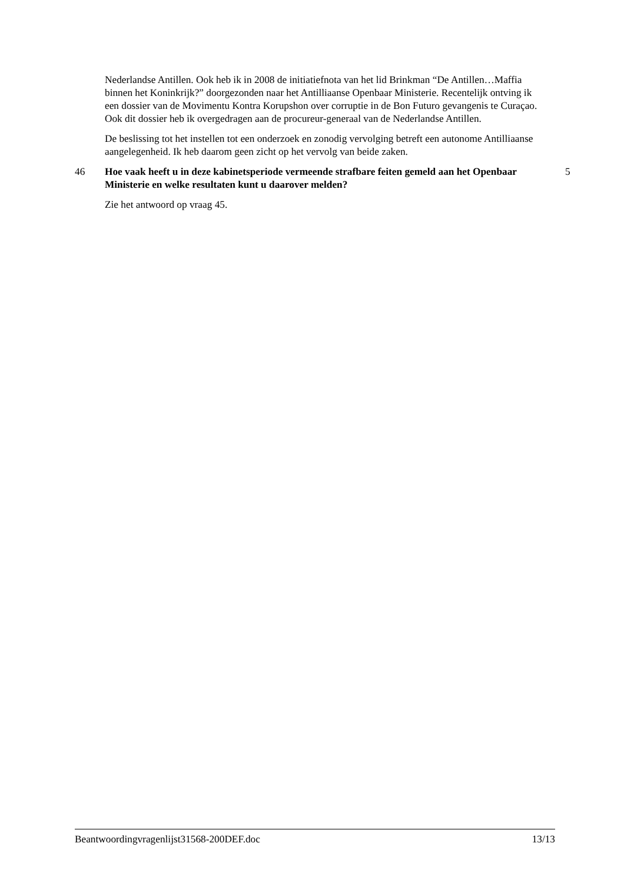Nederlandse Antillen. Ook heb ik in 2008 de initiatiefnota van het lid Brinkman “De Antillen…Maffia binnen het Koninkrijk?” doorgezonden naar het Antilliaanse Openbaar Ministerie. Recentelijk ontving ik een dossier van de Movimentu Kontra Korupshon over corruptie in de Bon Futuro gevangenis te Curaçao. Ook dit dossier heb ik overgedragen aan de procureur-generaal van de Nederlandse Antillen.
De beslissing tot het instellen tot een onderzoek en zonodig vervolging betreft een autonome Antilliaanse aangelegenheid. Ik heb daarom geen zicht op het vervolg van beide zaken.
46 Hoe vaak heeft u in deze kabinetsperiode vermeende strafbare feiten gemeld aan het Openbaar Ministerie en welke resultaten kunt u daarover melden?
5
Zie het antwoord op vraag 45.
Beantwoordingvragenlijst31568-200DEF.doc 13/13